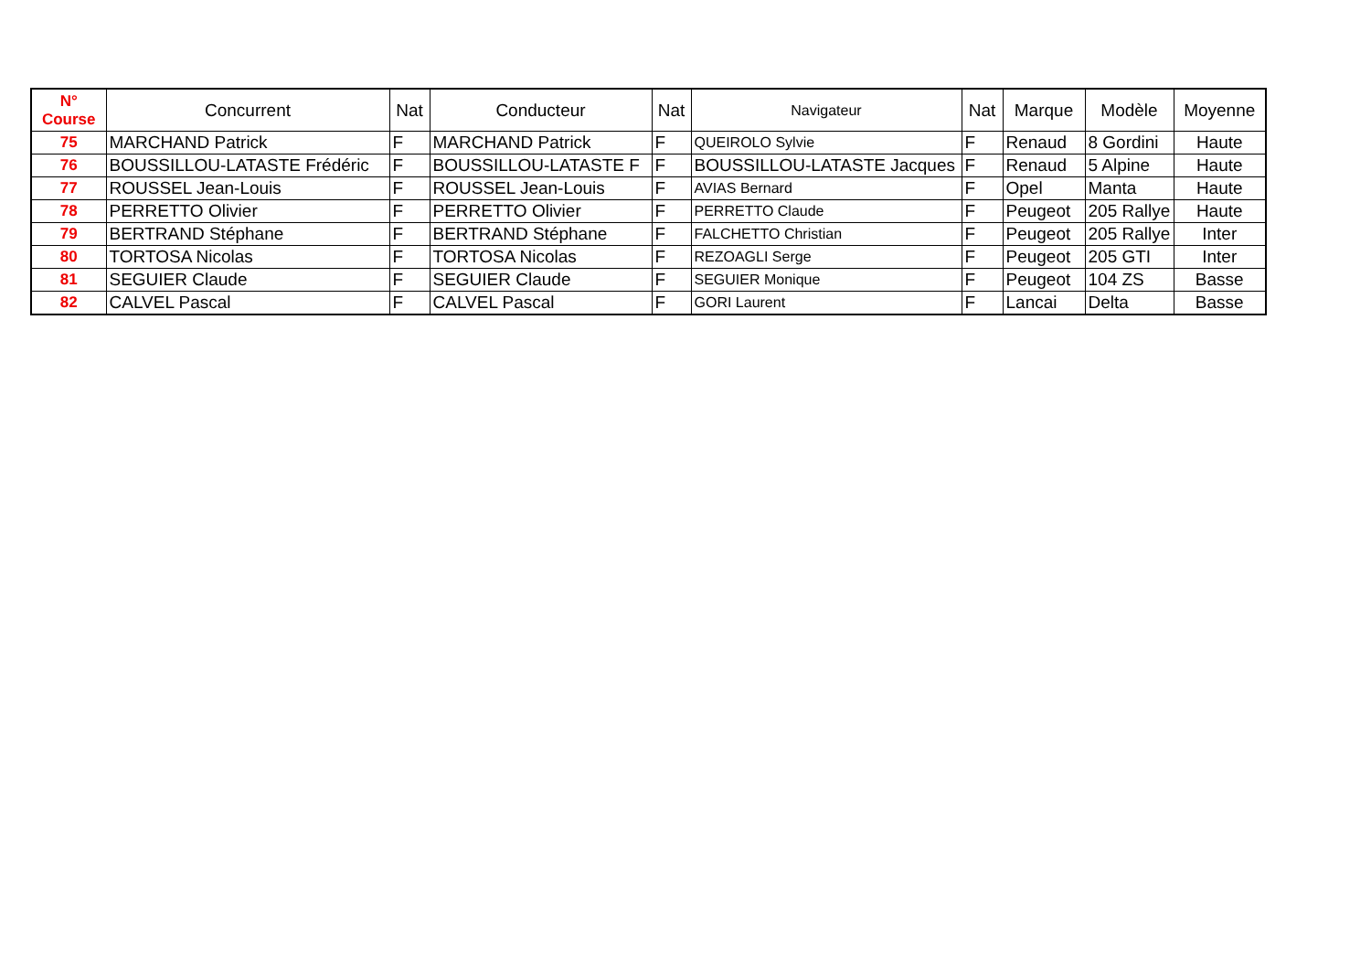| N° Course | Concurrent | Nat | Conducteur | Nat | Navigateur | Nat | Marque | Modèle | Moyenne |
| --- | --- | --- | --- | --- | --- | --- | --- | --- | --- |
| 75 | MARCHAND Patrick | F | MARCHAND Patrick | F | QUEIROLO Sylvie | F | Renaud | 8 Gordini | Haute |
| 76 | BOUSSILLOU-LATASTE Frédéric | F | BOUSSILLOU-LATASTE F | F | BOUSSILLOU-LATASTE Jacques | F | Renaud | 5 Alpine | Haute |
| 77 | ROUSSEL Jean-Louis | F | ROUSSEL Jean-Louis | F | AVIAS Bernard | F | Opel | Manta | Haute |
| 78 | PERRETTO Olivier | F | PERRETTO Olivier | F | PERRETTO Claude | F | Peugeot | 205 Rallye | Haute |
| 79 | BERTRAND Stéphane | F | BERTRAND Stéphane | F | FALCHETTO Christian | F | Peugeot | 205 Rallye | Inter |
| 80 | TORTOSA Nicolas | F | TORTOSA Nicolas | F | REZOAGLI Serge | F | Peugeot | 205 GTI | Inter |
| 81 | SEGUIER Claude | F | SEGUIER Claude | F | SEGUIER Monique | F | Peugeot | 104 ZS | Basse |
| 82 | CALVEL Pascal | F | CALVEL Pascal | F | GORI Laurent | F | Lancai | Delta | Basse |